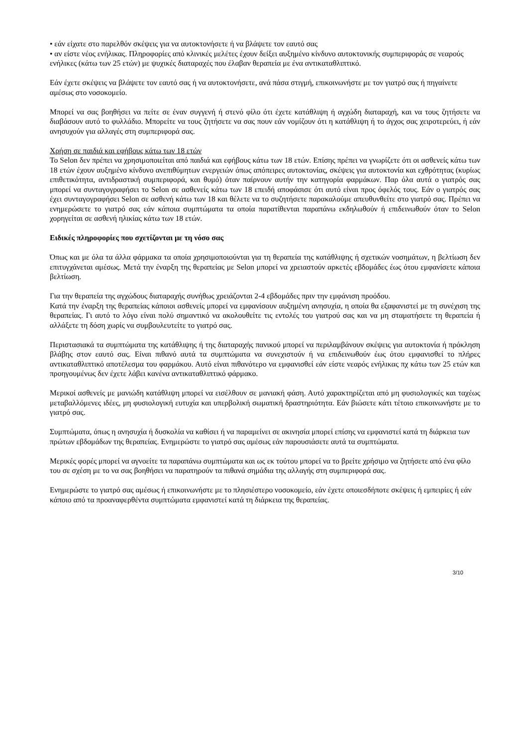• εάν είχατε στο παρελθόν σκέψεις για να αυτοκτονήσετε ή να βλάψετε τον εαυτό σας
• αν είστε νέος ενήλικας. Πληροφορίες από κλινικές μελέτες έχουν δείξει αυξημένο κίνδυνο αυτοκτονικής συμπεριφοράς σε νεαρούς ενήλικες (κάτω των 25 ετών) με ψυχικές διαταραχές που έλαβαν θεραπεία με ένα αντικαταθλιπτικό.
Εάν έχετε σκέψεις να βλάψετε τον εαυτό σας ή να αυτοκτονήσετε, ανά πάσα στιγμή, επικοινωνήστε με τον γιατρό σας ή πηγαίνετε αμέσως στο νοσοκομείο.
Μπορεί να σας βοηθήσει να πείτε σε έναν συγγενή ή στενό φίλο ότι έχετε κατάθλιψη ή αγχώδη διαταραχή, και να τους ζητήσετε να διαβάσουν αυτό το φυλλάδιο. Μπορείτε να τους ζητήσετε να σας πουν εάν νομίζουν ότι η κατάθλιψη ή το άγχος σας χειροτερεύει, ή εάν ανησυχούν για αλλαγές στη συμπεριφορά σας.
Χρήση σε παιδιά και εφήβους κάτω των 18 ετών
Το Selon δεν πρέπει να χρησιμοποιείται από παιδιά και εφήβους κάτω των 18 ετών. Επίσης πρέπει να γνωρίζετε ότι οι ασθενείς κάτω των 18 ετών έχουν αυξημένο κίνδυνο ανεπιθύμητων ενεργειών όπως απόπειρες αυτοκτονίας, σκέψεις για αυτοκτονία και εχθρότητας (κυρίως επιθετικότητα, αντιδραστική συμπεριφορά, και θυμό) όταν παίρνουν αυτήν την κατηγορία φαρμάκων. Παρ όλα αυτά ο γιατρός σας μπορεί να συνταγογραφήσει το Selon σε ασθενείς κάτω των 18 επειδή αποφάσισε ότι αυτό είναι προς όφελός τους. Εάν ο γιατρός σας έχει συνταγογραφήσει Selon σε ασθενή κάτω των 18 και θέλετε να το συζητήσετε παρακαλούμε απευθυνθείτε στο γιατρό σας. Πρέπει να ενημερώσετε το γιατρό σας εάν κάποια συμπτώματα τα οποία παρατίθενται παραπάνω εκδηλωθούν ή επιδεινωθούν όταν το Selon χορηγείται σε ασθενή ηλικίας κάτω των 18 ετών.
Ειδικές πληροφορίες που σχετίζονται με τη νόσο σας
Όπως και με όλα τα άλλα φάρμακα τα οποία χρησιμοποιούνται για τη θεραπεία της κατάθλιψης ή σχετικών νοσημάτων, η βελτίωση δεν επιτυγχάνεται αμέσως. Μετά την έναρξη της θεραπείας με Selon μπορεί να χρειαστούν αρκετές εβδομάδες έως ότου εμφανίσετε κάποια βελτίωση.
Για την θεραπεία της αγχώδους διαταραχής συνήθως χρειάζονται 2-4 εβδομάδες πριν την εμφάνιση προόδου.
Κατά την έναρξη της θεραπείας κάποιοι ασθενείς μπορεί να εμφανίσουν αυξημένη ανησυχία, η οποία θα εξαφανιστεί με τη συνέχιση της θεραπείας. Γι αυτό το λόγο είναι πολύ σημαντικό να ακολουθείτε τις εντολές του γιατρού σας και να μη σταματήσετε τη θεραπεία ή αλλάξετε τη δόση χωρίς να συμβουλευτείτε το γιατρό σας.
Περιστασιακά τα συμπτώματα της κατάθλιψης ή της διαταραχής πανικού μπορεί να περιλαμβάνουν σκέψεις για αυτοκτονία ή πρόκληση βλάβης στον εαυτό σας. Είναι πιθανό αυτά τα συμπτώματα να συνεχιστούν ή να επιδεινωθούν έως ότου εμφανισθεί το πλήρες αντικαταθλιπτικό αποτέλεσμα του φαρμάκου. Αυτό είναι πιθανότερο να εμφανισθεί εάν είστε νεαρός ενήλικας πχ κάτω των 25 ετών και προηγουμένως δεν έχετε λάβει κανένα αντικαταθλιπτικό φάρμακο.
Μερικοί ασθενείς με μανιώδη κατάθλιψη μπορεί να εισέλθουν σε μανιακή φάση. Αυτό χαρακτηρίζεται από μη φυσιολογικές και ταχέως μεταβαλλόμενες ιδέες, μη φυσιολογική ευτυχία και υπερβολική σωματική δραστηριότητα. Εάν βιώσετε κάτι τέτοιο επικοινωνήστε με το γιατρό σας.
Συμπτώματα, όπως η ανησυχία ή δυσκολία να καθίσει ή να παραμείνει σε ακινησία μπορεί επίσης να εμφανιστεί κατά τη διάρκεια των πρώτων εβδομάδων της θεραπείας. Ενημερώστε το γιατρό σας αμέσως εάν παρουσιάσετε αυτά τα συμπτώματα.
Μερικές φορές μπορεί να αγνοείτε τα παραπάνω συμπτώματα και ως εκ τούτου μπορεί να το βρείτε χρήσιμο να ζητήσετε από ένα φίλο του σε σχέση με το να σας βοηθήσει να παρατηρούν τα πιθανά σημάδια της αλλαγής στη συμπεριφορά σας.
Ενημερώστε το γιατρό σας αμέσως ή επικοινωνήστε με το πλησιέστερο νοσοκομείο, εάν έχετε οποιεσδήποτε σκέψεις ή εμπειρίες ή εάν κάποιο από τα προαναφερθέντα συμπτώματα εμφανιστεί κατά τη διάρκεια της θεραπείας.
3/10